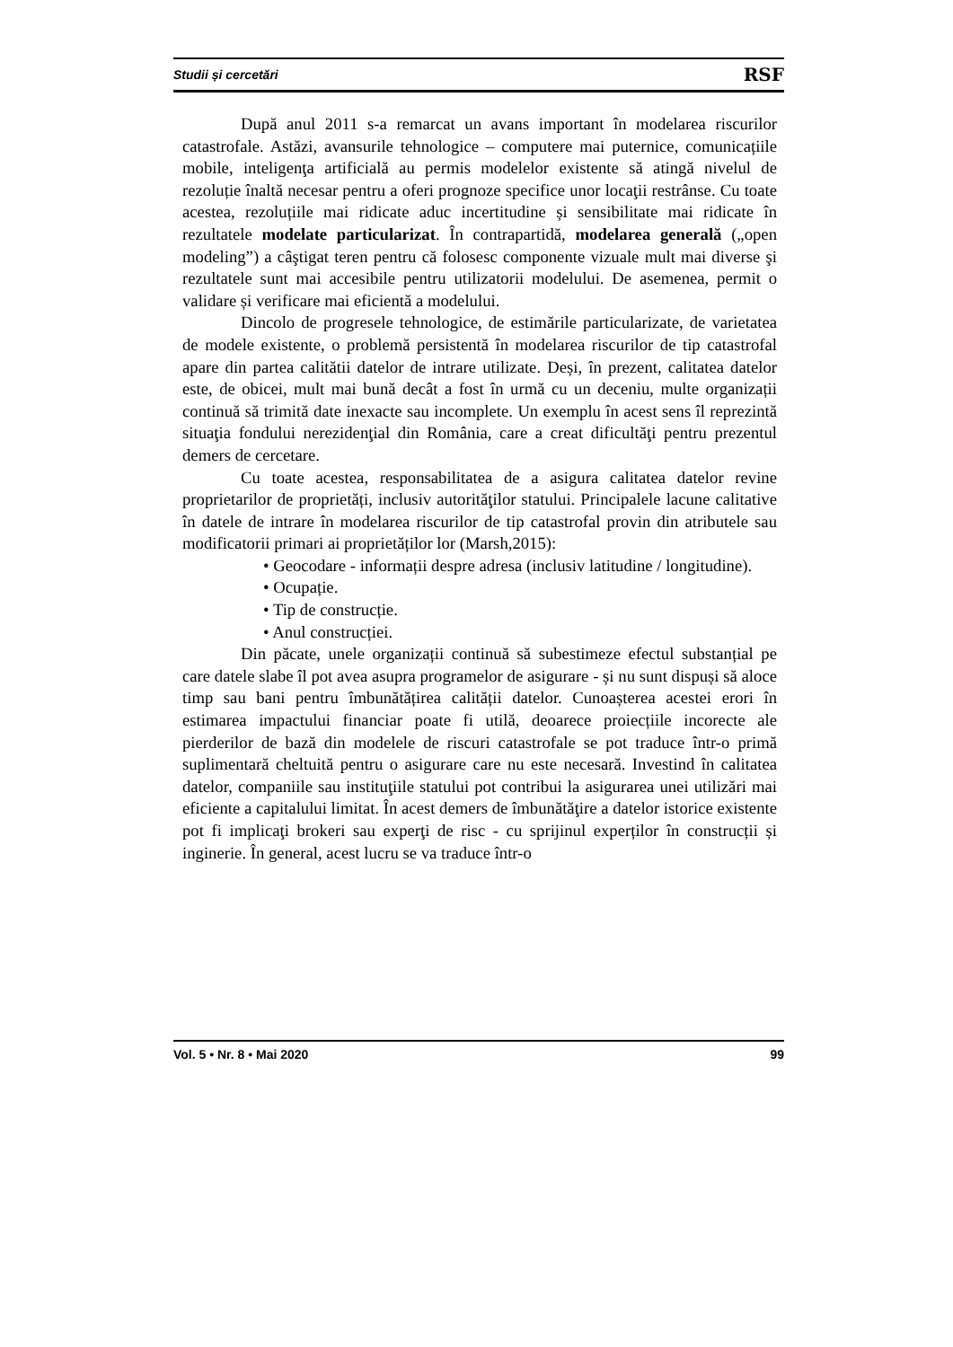Studii și cercetări RSF
După anul 2011 s-a remarcat un avans important în modelarea riscurilor catastrofale. Astăzi, avansurile tehnologice – computere mai puternice, comunicațiile mobile, inteligenţa artificială au permis modelelor existente să atingă nivelul de rezoluție înaltă necesar pentru a oferi prognoze specifice unor locaţii restrânse. Cu toate acestea, rezoluțiile mai ridicate aduc incertitudine și sensibilitate mai ridicate în rezultatele modelate particularizat. În contrapartidă, modelarea generală („open modeling”) a câştigat teren pentru că folosesc componente vizuale mult mai diverse şi rezultatele sunt mai accesibile pentru utilizatorii modelului. De asemenea, permit o validare și verificare mai eficientă a modelului.
Dincolo de progresele tehnologice, de estimările particularizate, de varietatea de modele existente, o problemă persistentă în modelarea riscurilor de tip catastrofal apare din partea calitătii datelor de intrare utilizate. Deși, în prezent, calitatea datelor este, de obicei, mult mai bună decât a fost în urmă cu un deceniu, multe organizații continuă să trimită date inexacte sau incomplete. Un exemplu în acest sens îl reprezintă situaţia fondului nerezidenţial din România, care a creat dificultăţi pentru prezentul demers de cercetare.
Cu toate acestea, responsabilitatea de a asigura calitatea datelor revine proprietarilor de proprietăți, inclusiv autorităţilor statului. Principalele lacune calitative în datele de intrare în modelarea riscurilor de tip catastrofal provin din atributele sau modificatorii primari ai proprietăților lor (Marsh,2015):
• Geocodare - informații despre adresa (inclusiv latitudine / longitudine).
• Ocupație.
• Tip de construcție.
• Anul construcției.
Din păcate, unele organizații continuă să subestimeze efectul substanțial pe care datele slabe îl pot avea asupra programelor de asigurare - și nu sunt dispuși să aloce timp sau bani pentru îmbunătățirea calității datelor. Cunoașterea acestei erori în estimarea impactului financiar poate fi utilă, deoarece proiecțiile incorecte ale pierderilor de bază din modelele de riscuri catastrofale se pot traduce într-o primă suplimentară cheltuită pentru o asigurare care nu este necesară. Investind în calitatea datelor, companiile sau instituţiile statului pot contribui la asigurarea unei utilizări mai eficiente a capitalului limitat. În acest demers de îmbunătăţire a datelor istorice existente pot fi implicaţi brokeri sau experţi de risc - cu sprijinul experților în construcții și inginerie. În general, acest lucru se va traduce într-o
Vol. 5 • Nr. 8 • Mai 2020 99